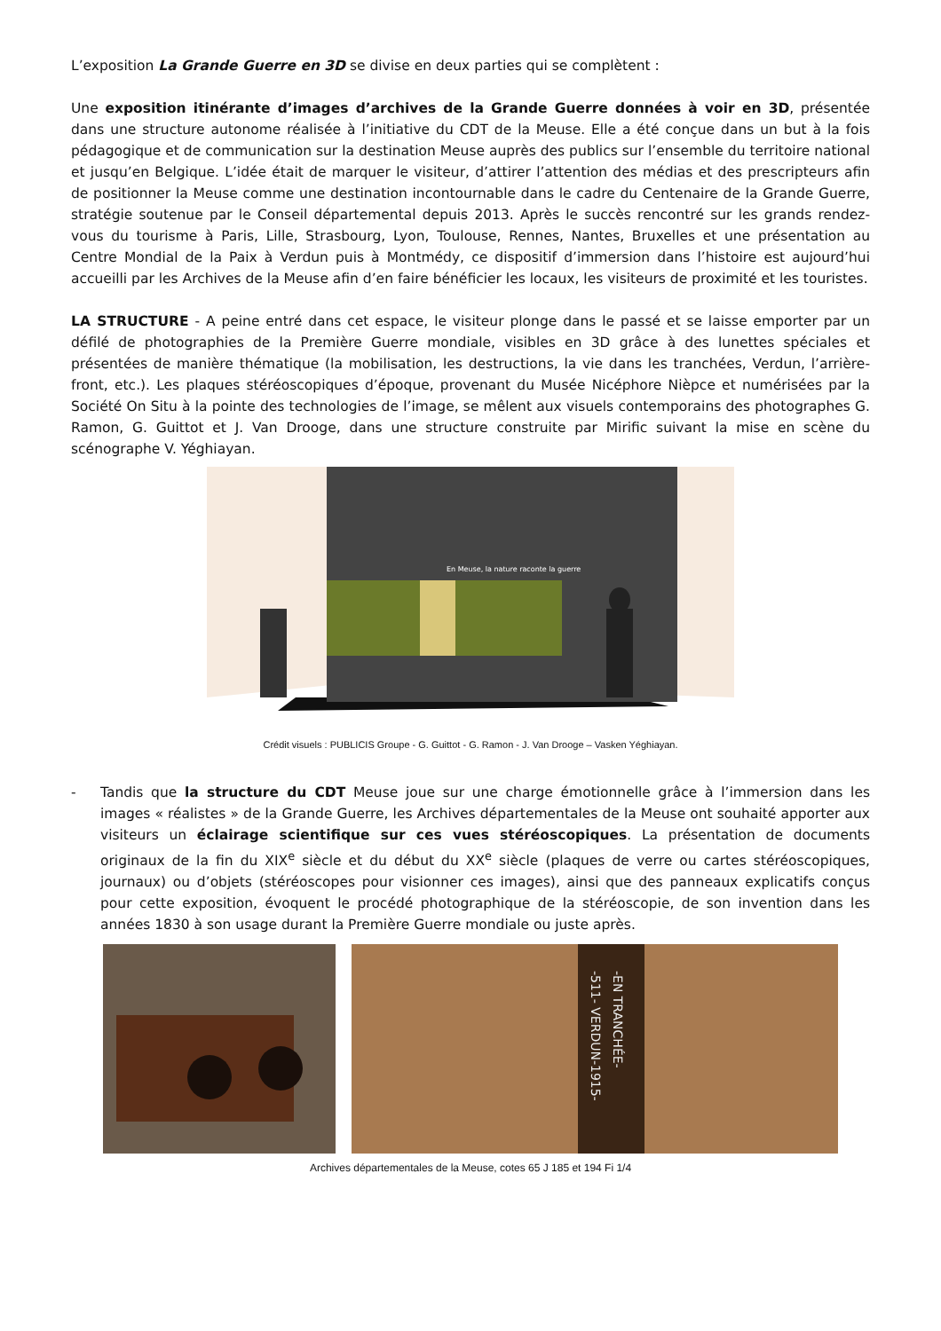L’exposition La Grande Guerre en 3D se divise en deux parties qui se complètent :
Une exposition itinérante d’images d’archives de la Grande Guerre données à voir en 3D, présentée dans une structure autonome réalisée à l’initiative du CDT de la Meuse. Elle a été conçue dans un but à la fois pédagogique et de communication sur la destination Meuse auprès des publics sur l’ensemble du territoire national et jusqu’en Belgique. L’idée était de marquer le visiteur, d’attirer l’attention des médias et des prescripteurs afin de positionner la Meuse comme une destination incontournable dans le cadre du Centenaire de la Grande Guerre, stratégie soutenue par le Conseil départemental depuis 2013. Après le succès rencontré sur les grands rendez-vous du tourisme à Paris, Lille, Strasbourg, Lyon, Toulouse, Rennes, Nantes, Bruxelles et une présentation au Centre Mondial de la Paix à Verdun puis à Montmédy, ce dispositif d’immersion dans l’histoire est aujourd’hui accueilli par les Archives de la Meuse afin d’en faire bénéficier les locaux, les visiteurs de proximité et les touristes.
LA STRUCTURE - A peine entré dans cet espace, le visiteur plonge dans le passé et se laisse emporter par un défilé de photographies de la Première Guerre mondiale, visibles en 3D grâce à des lunettes spéciales et présentées de manière thématique (la mobilisation, les destructions, la vie dans les tranchées, Verdun, l’arrière-front, etc.). Les plaques stéréoscopiques d’époque, provenant du Musée Nicéphore Nièpce et numérisées par la Société On Situ à la pointe des technologies de l’image, se mêlent aux visuels contemporains des photographes G. Ramon, G. Guittot et J. Van Drooge, dans une structure construite par Mirific suivant la mise en scène du scénographe V. Yéghiayan.
En Meuse, la nature raconte la guerre
Crédit visuels : PUBLICIS Groupe - G. Guittot - G. Ramon - J. Van Drooge – Vasken Yéghiayan.
- Tandis que la structure du CDT Meuse joue sur une charge émotionnelle grâce à l’immersion dans les images « réalistes » de la Grande Guerre, les Archives départementales de la Meuse ont souhaité apporter aux visiteurs un éclairage scientifique sur ces vues stéréoscopiques. La présentation de documents originaux de la fin du XIX<sup>e</sup> siècle et du début du XX<sup>e</sup> siècle (plaques de verre ou cartes stéréoscopiques, journaux) ou d’objets (stéréoscopes pour visionner ces images), ainsi que des panneaux explicatifs conçus pour cette exposition, évoquent le procédé photographique de la stéréoscopie, de son invention dans les années 1830 à son usage durant la Première Guerre mondiale ou juste après.
-511- VERDUN-1915-
-EN TRANCHÉE-
Archives départementales de la Meuse, cotes 65 J 185 et 194 Fi 1/4